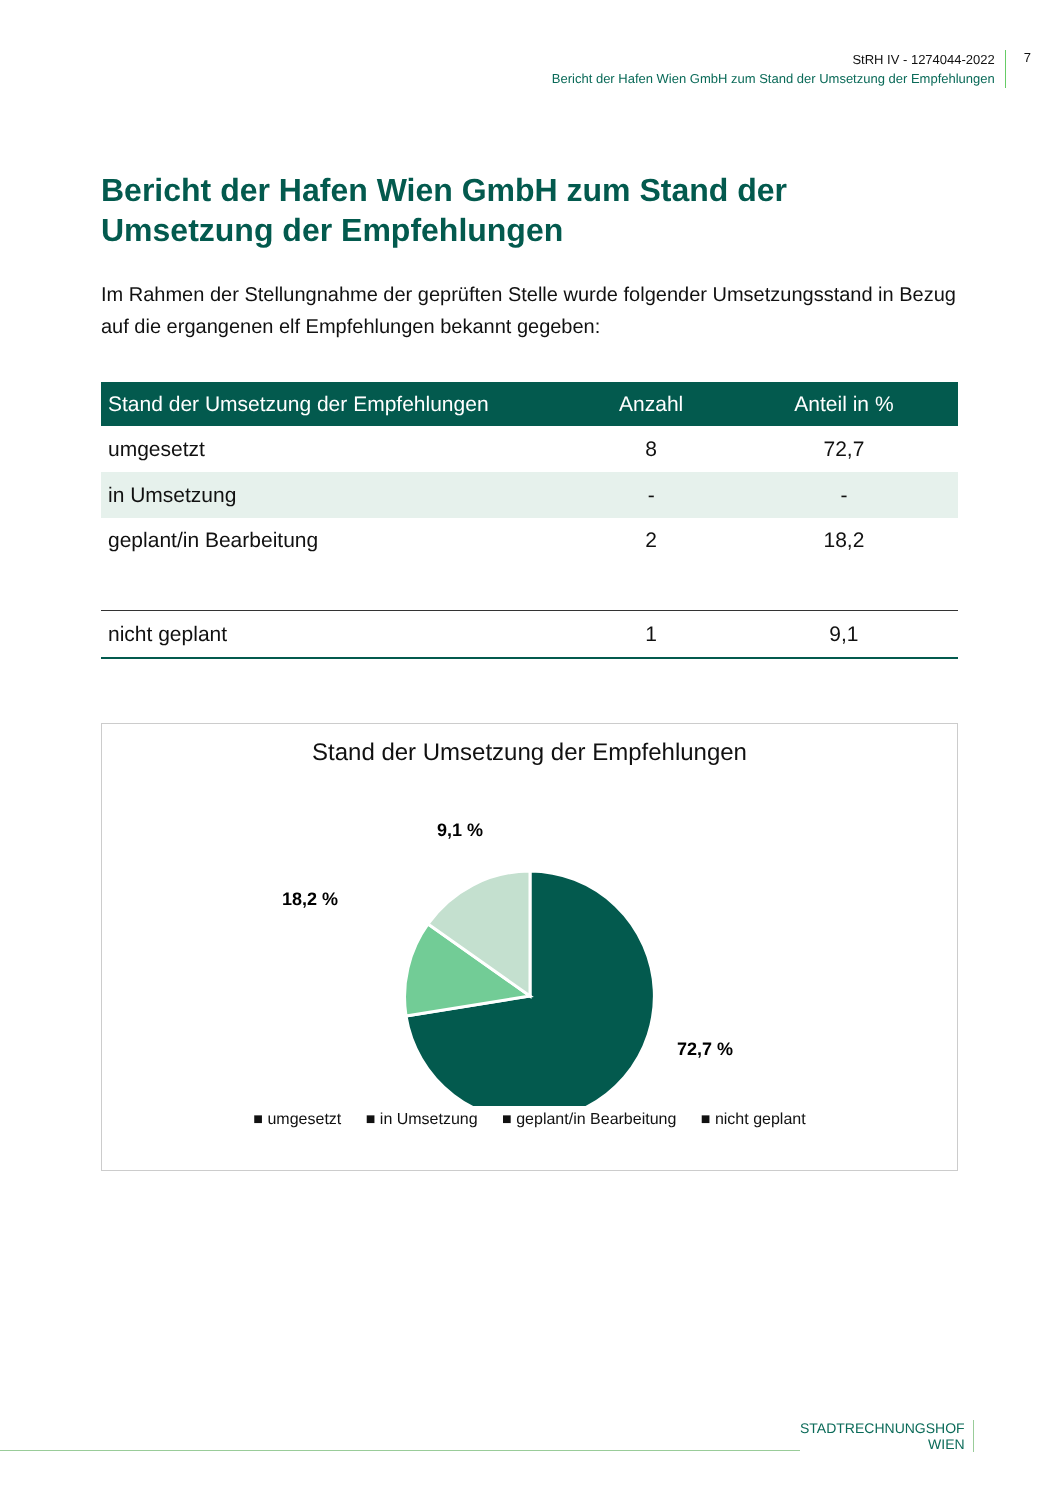StRH IV - 1274044-2022
Bericht der Hafen Wien GmbH zum Stand der Umsetzung der Empfehlungen
7
Bericht der Hafen Wien GmbH zum Stand der Umsetzung der Empfehlungen
Im Rahmen der Stellungnahme der geprüften Stelle wurde folgender Umsetzungsstand in Bezug auf die ergangenen elf Empfehlungen bekannt gegeben:
| Stand der Umsetzung der Empfehlungen | Anzahl | Anteil in % |
| --- | --- | --- |
| umgesetzt | 8 | 72,7 |
| in Umsetzung | - | - |
| geplant/in Bearbeitung | 2 | 18,2 |
| nicht geplant | 1 | 9,1 |
Stand der Umsetzung der Empfehlungen
9,1 %
18,2 %
72,7 %
■ umgesetzt ■ in Umsetzung ■ geplant/in Bearbeitung ■ nicht geplant
STADTRECHNUNGSHOF
WIEN